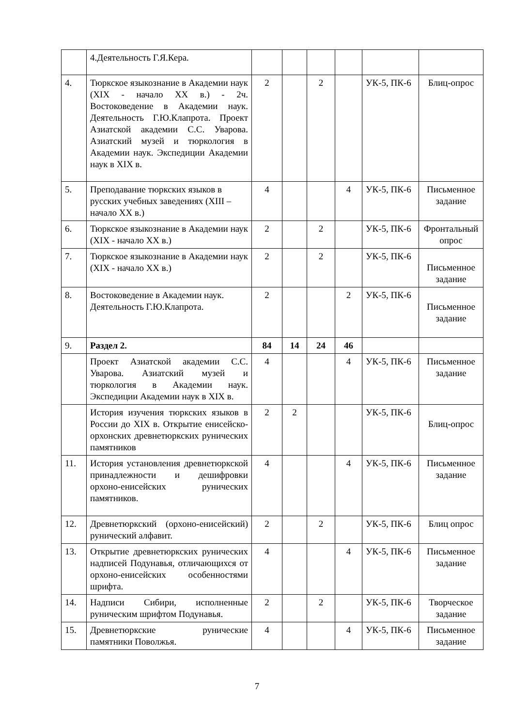| | 4.Деятельность Г.Я.Кера. | | | | | | |
| 4. | Тюркское языкознание в Академии наук (XIX - начало XX в.) - 2ч. Востоковедение в Академии наук. Деятельность Г.Ю.Клапрота. Проект Азиатской академии С.С. Уварова. Азиатский музей и тюркология в Академии наук. Экспедиции Академии наук в XIX в. | 2 | | 2 | | УК-5, ПК-6 | Блиц-опрос |
| 5. | Преподавание тюркских языков в русских учебных заведениях (XIII – начало XX в.) | 4 | | | 4 | УК-5, ПК-6 | Письменное задание |
| 6. | Тюркское языкознание в Академии наук (XIX - начало XX в.) | 2 | | 2 | | УК-5, ПК-6 | Фронтальный опрос |
| 7. | Тюркское языкознание в Академии наук (XIX - начало XX в.) | 2 | | 2 | | УК-5, ПК-6 | Письменное задание |
| 8. | Востоковедение в Академии наук. Деятельность Г.Ю.Клапрота. | 2 | | | 2 | УК-5, ПК-6 | Письменное задание |
| 9. | Раздел 2. | 84 | 14 | 24 | 46 | | |
| | Проект Азиатской академии С.С. Уварова. Азиатский музей и тюркология в Академии наук. Экспедиции Академии наук в XIX в. | 4 | | | 4 | УК-5, ПК-6 | Письменное задание |
| | История изучения тюркских языков в России до XIX в. Открытие енисейско-орхонских древнетюркских рунических памятников | 2 | 2 | | | УК-5, ПК-6 | Блиц-опрос |
| 11. | История установления древнетюркской принадлежности и дешифровки орхоно-енисейских рунических памятников. | 4 | | | 4 | УК-5, ПК-6 | Письменное задание |
| 12. | Древнетюркский (орхоно-енисейский) рунический алфавит. | 2 | | 2 | | УК-5, ПК-6 | Блиц опрос |
| 13. | Открытие древнетюркских рунических надписей Подунавья, отличающихся от орхоно-енисейских особенностями шрифта. | 4 | | | 4 | УК-5, ПК-6 | Письменное задание |
| 14. | Надписи Сибири, исполненные руническим шрифтом Подунавья. | 2 | | 2 | | УК-5, ПК-6 | Творческое задание |
| 15. | Древнетюркские рунические памятники Поволжья. | 4 | | | 4 | УК-5, ПК-6 | Письменное задание |
7